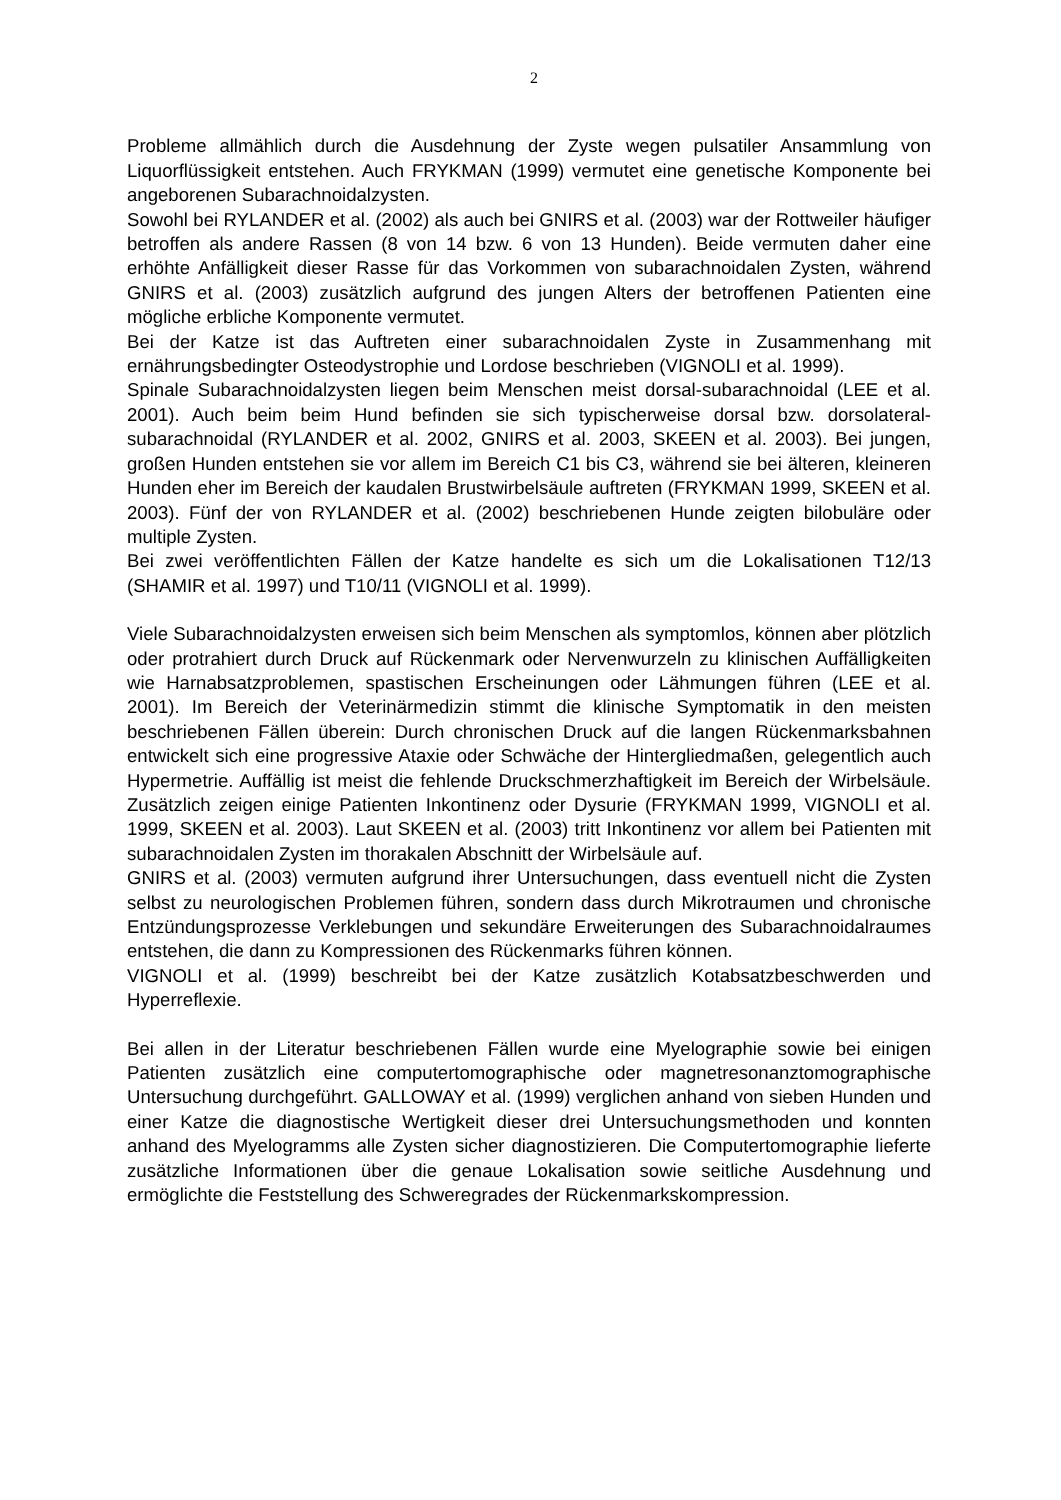2
Probleme allmählich durch die Ausdehnung der Zyste wegen pulsatiler Ansammlung von Liquorflüssigkeit entstehen. Auch FRYKMAN (1999) vermutet eine genetische Komponente bei angeborenen Subarachnoidalzysten.
Sowohl bei RYLANDER et al. (2002) als auch bei GNIRS et al. (2003) war der Rottweiler häufiger betroffen als andere Rassen (8 von 14 bzw. 6 von 13 Hunden). Beide vermuten daher eine erhöhte Anfälligkeit dieser Rasse für das Vorkommen von subarachnoidalen Zysten, während GNIRS et al. (2003) zusätzlich aufgrund des jungen Alters der betroffenen Patienten eine mögliche erbliche Komponente vermutet.
Bei der Katze ist das Auftreten einer subarachnoidalen Zyste in Zusammenhang mit ernährungsbedingter Osteodystrophie und Lordose beschrieben (VIGNOLI et al. 1999).
Spinale Subarachnoidalzysten liegen beim Menschen meist dorsal-subarachnoidal (LEE et al. 2001). Auch beim beim Hund befinden sie sich typischerweise dorsal bzw. dorsolateral-subarachnoidal (RYLANDER et al. 2002, GNIRS et al. 2003, SKEEN et al. 2003). Bei jungen, großen Hunden entstehen sie vor allem im Bereich C1 bis C3, während sie bei älteren, kleineren Hunden eher im Bereich der kaudalen Brustwirbelsäule auftreten (FRYKMAN 1999, SKEEN et al. 2003). Fünf der von RYLANDER et al. (2002) beschriebenen Hunde zeigten bilobuläre oder multiple Zysten.
Bei zwei veröffentlichten Fällen der Katze handelte es sich um die Lokalisationen T12/13 (SHAMIR et al. 1997) und T10/11 (VIGNOLI et al. 1999).
Viele Subarachnoidalzysten erweisen sich beim Menschen als symptomlos, können aber plötzlich oder protrahiert durch Druck auf Rückenmark oder Nervenwurzeln zu klinischen Auffälligkeiten wie Harnabsatzproblemen, spastischen Erscheinungen oder Lähmungen führen (LEE et al. 2001). Im Bereich der Veterinärmedizin stimmt die klinische Symptomatik in den meisten beschriebenen Fällen überein: Durch chronischen Druck auf die langen Rückenmarksbahnen entwickelt sich eine progressive Ataxie oder Schwäche der Hintergliedmaßen, gelegentlich auch Hypermetrie. Auffällig ist meist die fehlende Druckschmerzhaftigkeit im Bereich der Wirbelsäule. Zusätzlich zeigen einige Patienten Inkontinenz oder Dysurie (FRYKMAN 1999, VIGNOLI et al. 1999, SKEEN et al. 2003). Laut SKEEN et al. (2003) tritt Inkontinenz vor allem bei Patienten mit subarachnoidalen Zysten im thorakalen Abschnitt der Wirbelsäule auf.
GNIRS et al. (2003) vermuten aufgrund ihrer Untersuchungen, dass eventuell nicht die Zysten selbst zu neurologischen Problemen führen, sondern dass durch Mikrotraumen und chronische Entzündungsprozesse Verklebungen und sekundäre Erweiterungen des Subarachnoidalraumes entstehen, die dann zu Kompressionen des Rückenmarks führen können.
VIGNOLI et al. (1999) beschreibt bei der Katze zusätzlich Kotabsatzbeschwerden und Hyperreflexie.
Bei allen in der Literatur beschriebenen Fällen wurde eine Myelographie sowie bei einigen Patienten zusätzlich eine computertomographische oder magnetresonanztomographische Untersuchung durchgeführt. GALLOWAY et al. (1999) verglichen anhand von sieben Hunden und einer Katze die diagnostische Wertigkeit dieser drei Untersuchungsmethoden und konnten anhand des Myelogramms alle Zysten sicher diagnostizieren. Die Computertomographie lieferte zusätzliche Informationen über die genaue Lokalisation sowie seitliche Ausdehnung und ermöglichte die Feststellung des Schweregrades der Rückenmarkskompression.